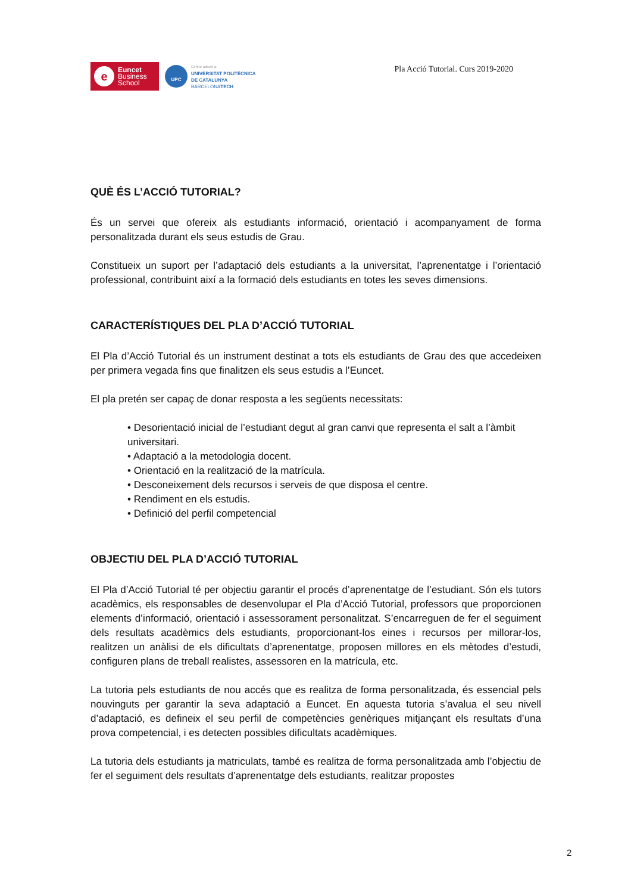e
Euncet
Business
School
UPC
Centre adscrit a:
UNIVERSITAT POLITÈCNICA
DE CATALUNYA
BARCELONATECH
Pla Acció Tutorial. Curs 2019-2020
QUÈ ÉS L’ACCIÓ TUTORIAL?
És un servei que ofereix als estudiants informació, orientació i acompanyament de forma personalitzada durant els seus estudis de Grau.
Constitueix un suport per l’adaptació dels estudiants a la universitat, l’aprenentatge i l’orientació professional, contribuint així a la formació dels estudiants en totes les seves dimensions.
CARACTERÍSTIQUES DEL PLA D’ACCIÓ TUTORIAL
El Pla d’Acció Tutorial és un instrument destinat a tots els estudiants de Grau des que accedeixen per primera vegada fins que finalitzen els seus estudis a l’Euncet.
El pla pretén ser capaç de donar resposta a les següents necessitats:
• Desorientació inicial de l’estudiant degut al gran canvi que representa el salt a l’àmbit universitari.
• Adaptació a la metodologia docent.
• Orientació en la realització de la matrícula.
• Desconeixement dels recursos i serveis de que disposa el centre.
• Rendiment en els estudis.
• Definició del perfil competencial
OBJECTIU DEL PLA D’ACCIÓ TUTORIAL
El Pla d’Acció Tutorial té per objectiu garantir el procés d’aprenentatge de l’estudiant. Són els tutors acadèmics, els responsables de desenvolupar el Pla d’Acció Tutorial, professors que proporcionen elements d’informació, orientació i assessorament personalitzat. S’encarreguen de fer el seguiment dels resultats acadèmics dels estudiants, proporcionant-los eines i recursos per millorar-los, realitzen un anàlisi de els dificultats d’aprenentatge, proposen millores en els mètodes d’estudi, configuren plans de treball realistes, assessoren en la matrícula, etc.
La tutoria pels estudiants de nou accés que es realitza de forma personalitzada, és essencial pels nouvinguts per garantir la seva adaptació a Euncet. En aquesta tutoria s’avalua el seu nivell d’adaptació, es defineix el seu perfil de competències genèriques mitjançant els resultats d’una prova competencial, i es detecten possibles dificultats acadèmiques.
La tutoria dels estudiants ja matriculats, també es realitza de forma personalitzada amb l’objectiu de fer el seguiment dels resultats d’aprenentatge dels estudiants, realitzar propostes
2